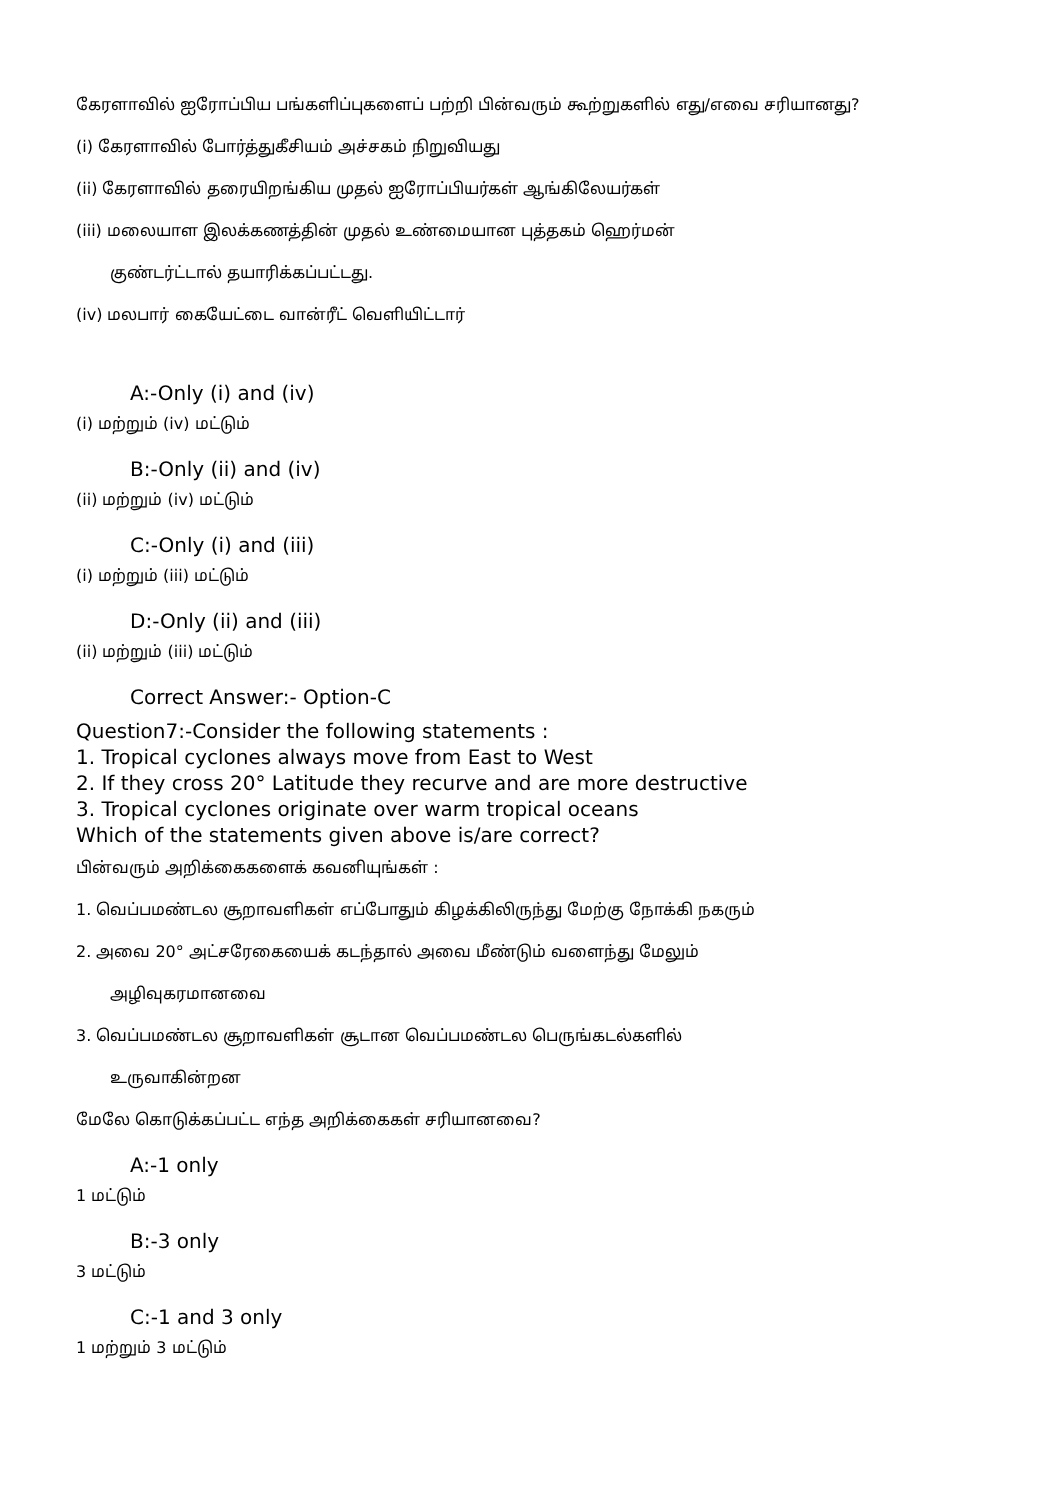கேரளாவில் ஐரோப்பிய பங்களிப்புகளைப் பற்றி பின்வரும் கூற்றுகளில் எது/எவை சரியானது?
(i) கேரளாவில் போர்த்துகீசியம் அச்சகம் நிறுவியது
(ii) கேரளாவில் தரையிறங்கிய முதல் ஐரோப்பியர்கள் ஆங்கிலேயர்கள்
(iii) மலையாள இலக்கணத்தின் முதல் உண்மையான புத்தகம் ஹெர்மன்
குண்டர்ட்டால் தயாரிக்கப்பட்டது.
(iv) மலபார் கையேட்டை வான்ரீட் வெளியிட்டார்
A:-Only (i) and (iv)
(i) மற்றும் (iv) மட்டும்
B:-Only (ii) and (iv)
(ii) மற்றும் (iv) மட்டும்
C:-Only (i) and (iii)
(i) மற்றும் (iii) மட்டும்
D:-Only (ii) and (iii)
(ii) மற்றும் (iii) மட்டும்
Correct Answer:- Option-C
Question7:-Consider the following statements :
1. Tropical cyclones always move from East to West
2. If they cross 20° Latitude they recurve and are more destructive
3. Tropical cyclones originate over warm tropical oceans
Which of the statements given above is/are correct?
பின்வரும் அறிக்கைகளைக் கவனியுங்கள் :
1. வெப்பமண்டல சூறாவளிகள் எப்போதும் கிழக்கிலிருந்து மேற்கு நோக்கி நகரும்
2. அவை 20° அட்சரேகையைக் கடந்தால் அவை மீண்டும் வளைந்து மேலும்
அழிவுகரமானவை
3. வெப்பமண்டல சூறாவளிகள் சூடான வெப்பமண்டல பெருங்கடல்களில்
உருவாகின்றன
மேலே கொடுக்கப்பட்ட எந்த அறிக்கைகள் சரியானவை?
A:-1 only
1 மட்டும்
B:-3 only
3 மட்டும்
C:-1 and 3 only
1 மற்றும் 3 மட்டும்